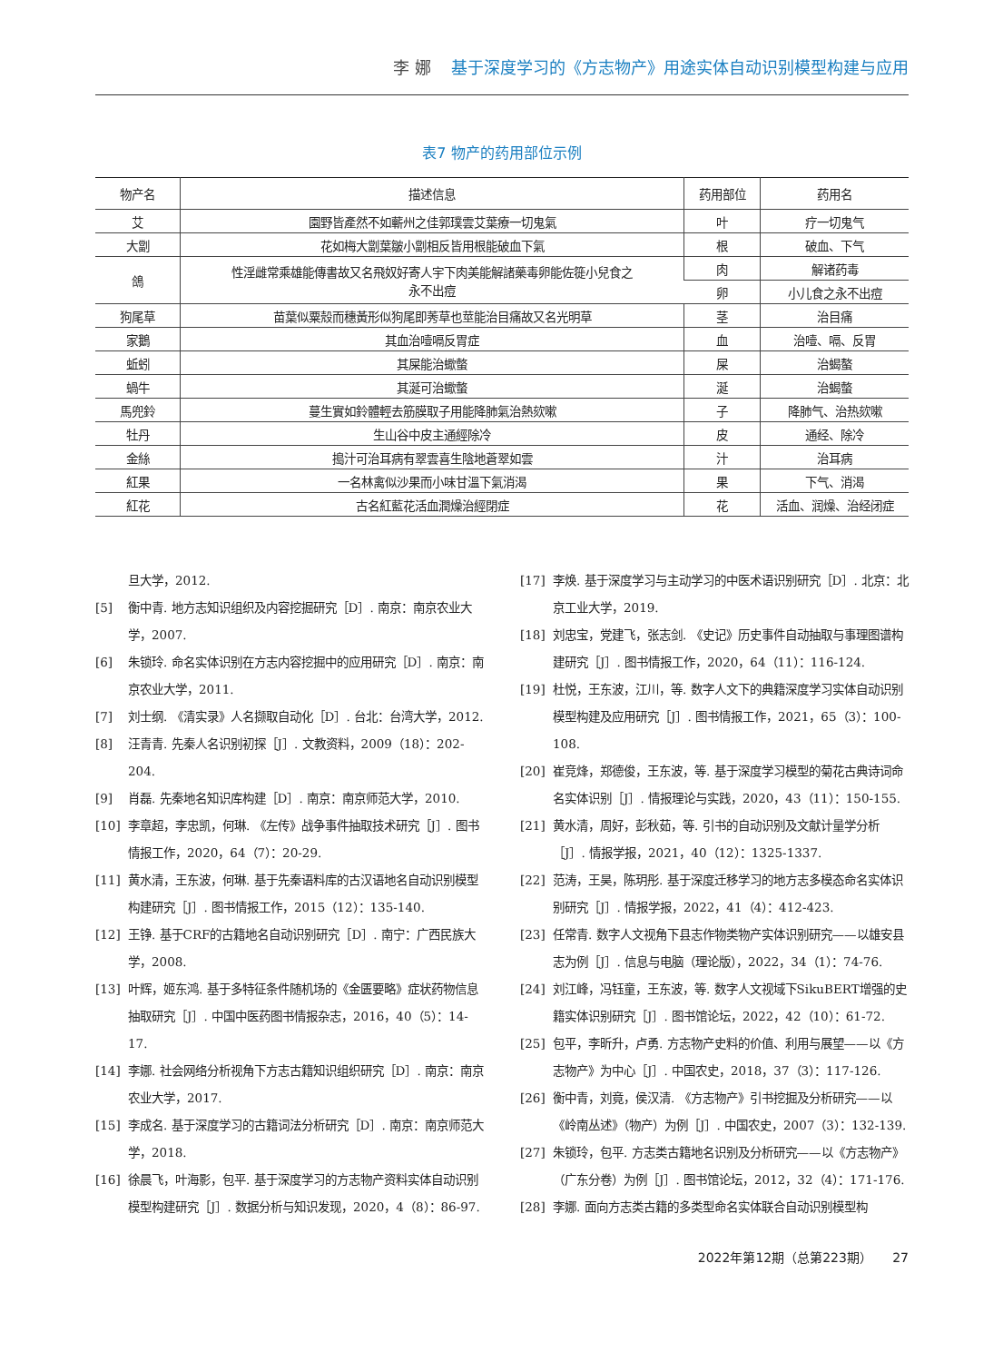李 娜 基于深度学习的《方志物产》用途实体自动识别模型构建与应用
表7 物产的药用部位示例
| 物产名 | 描述信息 | 药用部位 | 药用名 |
| --- | --- | --- | --- |
| 艾 | 園野皆產然不如蘄州之佳郭璞雲艾葉療一切鬼氣 | 叶 | 疗一切鬼气 |
| 大劏 | 花如梅大劏葉皺小劏相反皆用根能破血下氣 | 根 | 破血、下气 |
| 鴿 | 性淫雌常乘雄能傳書故又名飛奴好寄人宇下肉美能解諸藥毒卵能佐簁小兒食之 永不出痘 | 肉 | 解诸药毒 |
| | | 卵 | 小儿食之永不出痘 |
| 狗尾草 | 苗葉似粟殼而穗黃形似狗尾即莠草也莖能治目痛故又名光明草 | 茎 | 治目痛 |
| 家鵝 | 其血治噎嗝反胃症 | 血 | 治噎、嗝、反胃 |
| 蚯蚓 | 其屎能治蠍螫 | 屎 | 治蝎螯 |
| 蝸牛 | 其涎可治蠍螫 | 涎 | 治蝎螫 |
| 馬兜鈴 | 蔓生實如鈴體輕去筋膜取子用能降肺氣治熱欬嗽 | 子 | 降肺气、治热欬嗽 |
| 牡丹 | 生山谷中皮主通經除冷 | 皮 | 通经、除冷 |
| 金絲 | 搗汁可治耳病有翠雲喜生陰地蒼翠如雲 | 汁 | 治耳病 |
| 紅果 | 一名林禽似沙果而小味甘溫下氣消渴 | 果 | 下气、消渴 |
| 紅花 | 古名紅藍花活血潤燥治經閉症 | 花 | 活血、润燥、治经闭症 |
旦大学，2012.
[5] 衡中青. 地方志知识组织及内容挖掘研究［D］. 南京：南京农业大学，2007.
[6] 朱锁玲. 命名实体识别在方志内容挖掘中的应用研究［D］. 南京：南京农业大学，2011.
[7] 刘士纲. 《清实录》人名撷取自动化［D］. 台北：台湾大学，2012.
[8] 汪青青. 先秦人名识别初探［J］. 文教资料，2009（18）：202-204.
[9] 肖磊. 先秦地名知识库构建［D］. 南京：南京师范大学，2010.
[10] 李章超，李忠凯，何琳. 《左传》战争事件抽取技术研究［J］. 图书情报工作，2020，64（7）：20-29.
[11] 黄水清，王东波，何琳. 基于先秦语料库的古汉语地名自动识别模型构建研究［J］. 图书情报工作，2015（12）：135-140.
[12] 王铮. 基于CRF的古籍地名自动识别研究［D］. 南宁：广西民族大学，2008.
[13] 叶辉，姬东鸿. 基于多特征条件随机场的《金匮要略》症状药物信息抽取研究［J］. 中国中医药图书情报杂志，2016，40（5）：14-17.
[14] 李娜. 社会网络分析视角下方志古籍知识组织研究［D］. 南京：南京农业大学，2017.
[15] 李成名. 基于深度学习的古籍词法分析研究［D］. 南京：南京师范大学，2018.
[16] 徐晨飞，叶海影，包平. 基于深度学习的方志物产资料实体自动识别模型构建研究［J］. 数据分析与知识发现，2020，4（8）：86-97.
[17] 李焕. 基于深度学习与主动学习的中医术语识别研究［D］. 北京：北京工业大学，2019.
[18] 刘忠宝，党建飞，张志剑. 《史记》历史事件自动抽取与事理图谱构建研究［J］. 图书情报工作，2020，64（11）：116-124.
[19] 杜悦，王东波，江川，等. 数字人文下的典籍深度学习实体自动识别模型构建及应用研究［J］. 图书情报工作，2021，65（3）：100-108.
[20] 崔竞烽，郑德俊，王东波，等. 基于深度学习模型的菊花古典诗词命名实体识别［J］. 情报理论与实践，2020，43（11）：150-155.
[21] 黄水清，周好，彭秋茹，等. 引书的自动识别及文献计量学分析［J］. 情报学报，2021，40（12）：1325-1337.
[22] 范涛，王昊，陈玥彤. 基于深度迁移学习的地方志多模态命名实体识别研究［J］. 情报学报，2022，41（4）：412-423.
[23] 任常青. 数字人文视角下县志作物类物产实体识别研究——以雄安县志为例［J］. 信息与电脑（理论版），2022，34（1）：74-76.
[24] 刘江峰，冯钰童，王东波，等. 数字人文视域下SikuBERT增强的史籍实体识别研究［J］. 图书馆论坛，2022，42（10）：61-72.
[25] 包平，李昕升，卢勇. 方志物产史料的价值、利用与展望——以《方志物产》为中心［J］. 中国农史，2018，37（3）：117-126.
[26] 衡中青，刘竟，侯汉清. 《方志物产》引书挖掘及分析研究——以《岭南丛述》（物产）为例［J］. 中国农史，2007（3）：132-139.
[27] 朱锁玲，包平. 方志类古籍地名识别及分析研究——以《方志物产》（广东分卷）为例［J］. 图书馆论坛，2012，32（4）：171-176.
[28] 李娜. 面向方志类古籍的多类型命名实体联合自动识别模型构
2022年第12期（总第223期） 27